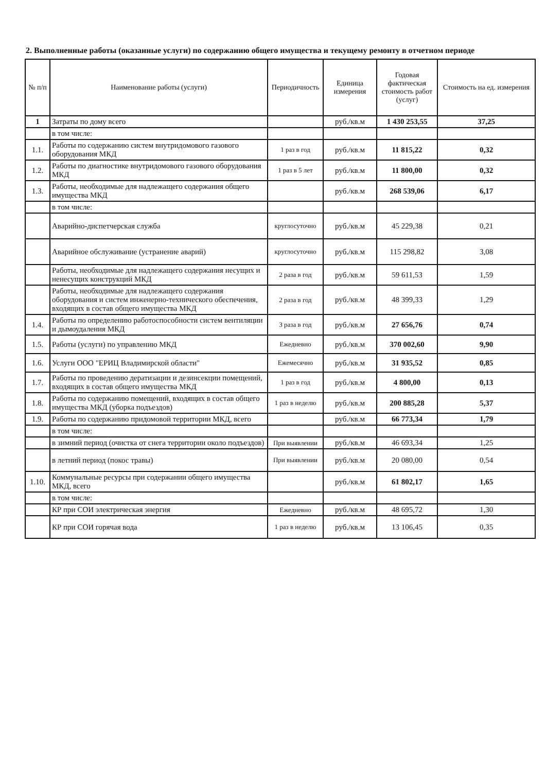2. Выполненные работы (оказанные услуги) по содержанию общего имущества и текущему ремонту в отчетном периоде
| № п/п | Наименование работы (услуги) | Периодичность | Единица измерения | Годовая фактическая стоимость работ (услуг) | Стоимость на ед. измерения |
| --- | --- | --- | --- | --- | --- |
| 1 | Затраты по дому всего | | руб./кв.м | 1 430 253,55 | 37,25 |
| | в том числе: | | | | |
| 1.1. | Работы по содержанию систем внутридомового газового оборудования МКД | 1 раз в год | руб./кв.м | 11 815,22 | 0,32 |
| 1.2. | Работы по диагностике внутридомового газового оборудования МКД | 1 раз в 5 лет | руб./кв.м | 11 800,00 | 0,32 |
| 1.3. | Работы, необходимые для надлежащего содержания общего имущества МКД | | руб./кв.м | 268 539,06 | 6,17 |
| | в том числе: | | | | |
| | Аварийно-диспетчерская служба | круглосуточно | руб./кв.м | 45 229,38 | 0,21 |
| | Аварийное обслуживание (устранение аварий) | круглосуточно | руб./кв.м | 115 298,82 | 3,08 |
| | Работы, необходимые для надлежащего содержания несущих и ненесущих конструкций МКД | 2 раза в год | руб./кв.м | 59 611,53 | 1,59 |
| | Работы, необходимые для надлежащего содержания оборудования и систем инженерно-технического обеспечения, входящих в состав общего имущества МКД | 2 раза в год | руб./кв.м | 48 399,33 | 1,29 |
| 1.4. | Работы по определению работоспособности систем вентиляции и дымоудаления МКД | 3 раза в год | руб./кв.м | 27 656,76 | 0,74 |
| 1.5. | Работы (услуги) по управлению МКД | Ежедневно | руб./кв.м | 370 002,60 | 9,90 |
| 1.6. | Услуги ООО "ЕРИЦ Владимирской области" | Ежемесячно | руб./кв.м | 31 935,52 | 0,85 |
| 1.7. | Работы по проведению дератизации и дезинсекции помещений, входящих в состав общего имущества МКД | 1 раз в год | руб./кв.м | 4 800,00 | 0,13 |
| 1.8. | Работы по содержанию помещений, входящих в состав общего имущества МКД (уборка подъездов) | 1 раз в неделю | руб./кв.м | 200 885,28 | 5,37 |
| 1.9. | Работы по содержанию придомовой территории МКД, всего | | руб./кв.м | 66 773,34 | 1,79 |
| | в том числе: | | | | |
| | в зимний период (очистка от снега территории около подъездов) | При выявлении | руб./кв.м | 46 693,34 | 1,25 |
| | в летний период (покос травы) | При выявлении | руб./кв.м | 20 080,00 | 0,54 |
| 1.10. | Коммунальные ресурсы при содержании общего имущества МКД, всего | | руб./кв.м | 61 802,17 | 1,65 |
| | в том числе: | | | | |
| | КР при СОИ электрическая энергия | Ежедневно | руб./кв.м | 48 695,72 | 1,30 |
| | КР при СОИ горячая вода | 1 раз в неделю | руб./кв.м | 13 106,45 | 0,35 |